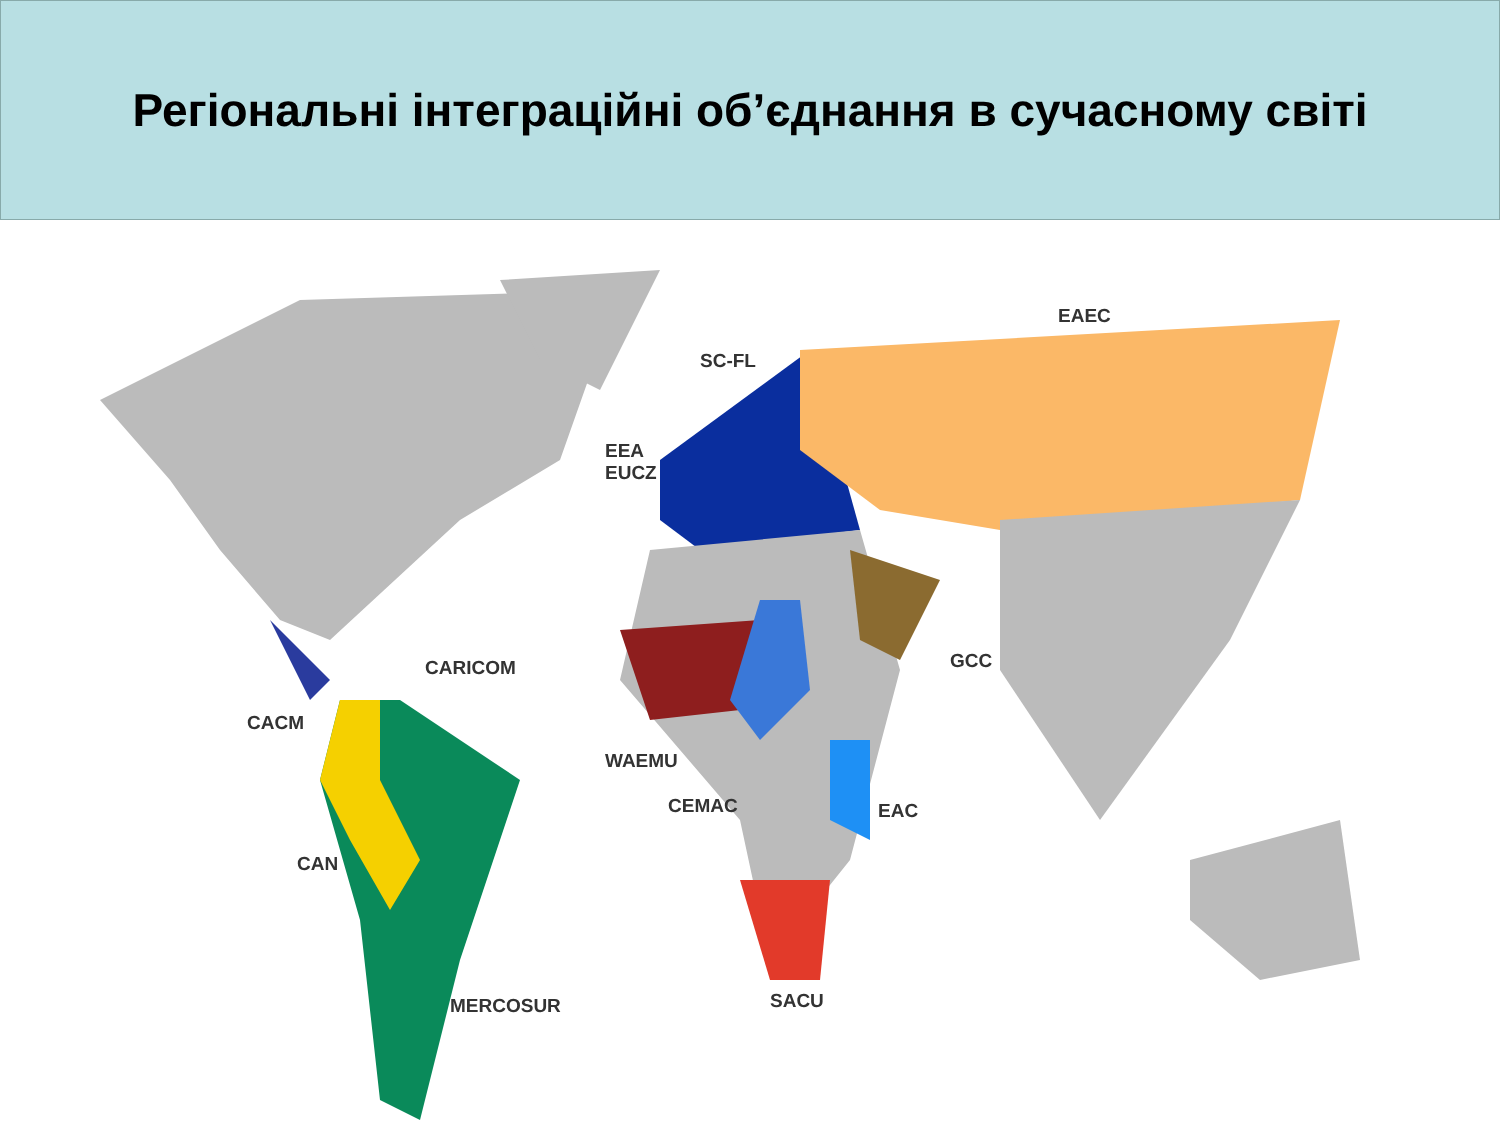Регіональні інтеграційні об’єднання в сучасному світі
EAEC
SC-FL
EEA
EUCZ
CARICOM GCC
CACM
WAEMU
CEMAC EAC
CAN
SACU MERCOSUR